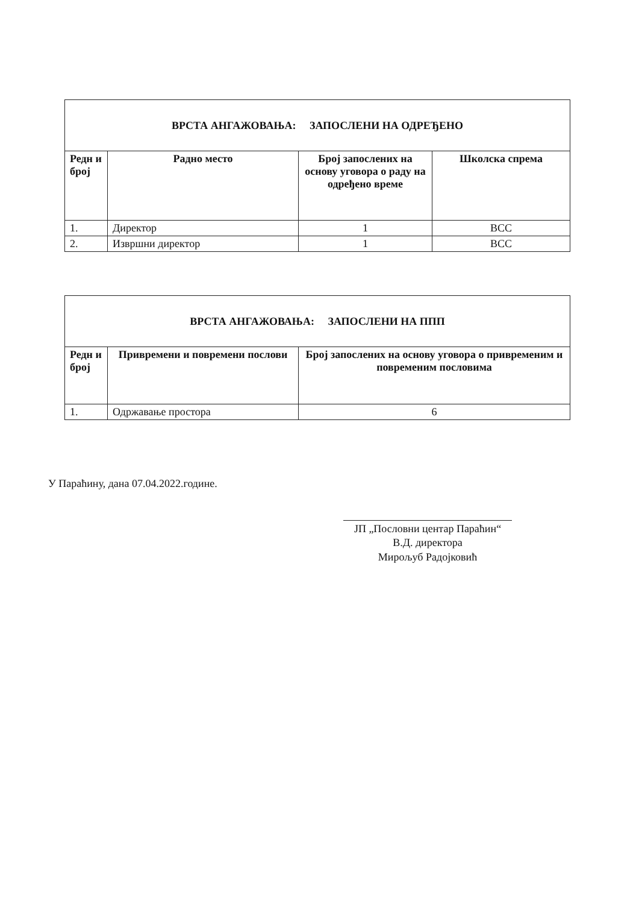| ВРСТА АНГАЖОВАЊА: ЗАПОСЛЕНИ НА ОДРЕЂЕНО | | | |
| Редн и број | Радно место | Број запослених на основу уговора о раду на одређено време | Школска спрема |
| 1. | Директор | 1 | ВСС |
| 2. | Извршни директор | 1 | ВСС |
| ВРСТА АНГАЖОВАЊА: ЗАПОСЛЕНИ НА ППП | | |
| Редн и број | Привремени и повремени послови | Број запослених на основу уговора о привременим и повременим пословима |
| 1. | Одржавање простора | 6 |
У Параћину, дана 07.04.2022.године.
ЈП „Пословни центар Параћин“
В.Д. директора
Мирољуб Радојковић